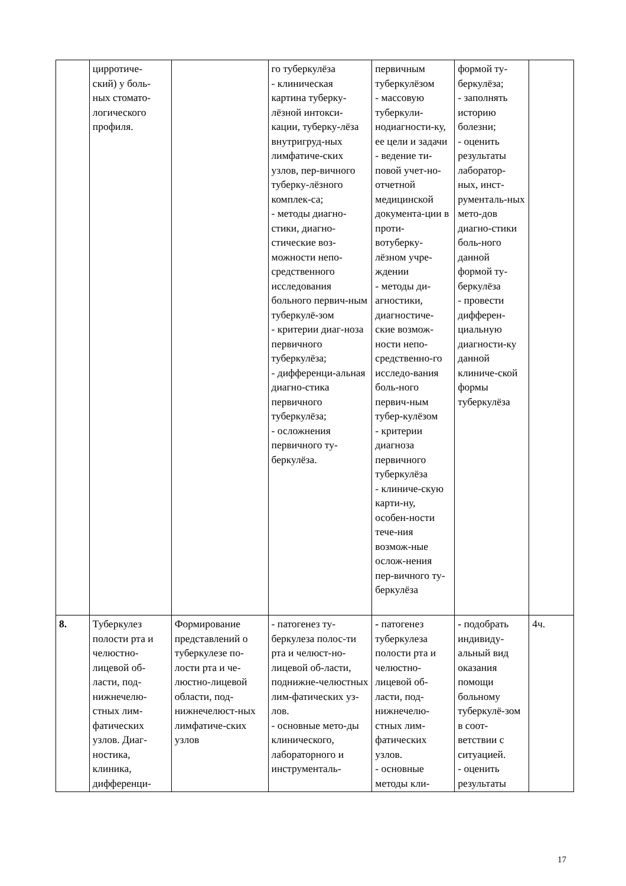| | цирротиче- ский) у боль- ных стомато- логического профиля. | | го туберкулёза - клиническая картина туберку-лёзной интокси-кации, туберку-лёза внутригруд-ных лимфатиче-ских узлов, пер-вичного туберку-лёзного комплек-са; - методы диагно-стики, диагно-стические воз-можности непо-средственного исследования больного первич-ным туберкулё-зом - критерии диаг-ноза первичного туберкулёза; - дифференци-альная диагно-стика первичного туберкулёза; - осложнения первичного ту-беркулёза. | первичным туберкулёзом - массовую туберкули-нодиагности-ку, ее цели и задачи - ведение ти-повой учет-но-отчетной медицинской документа-ции в проти-вотуберку-лёзном учре-ждении - методы ди-агностики, диагностиче-ские возмож-ности непо-средственно-го исследо-вания боль-ного первич-ным тубер-кулёзом - критерии диагноза первичного туберкулёза - клиниче-скую карти-ну, особен-ности тече-ния возмож-ные ослож-нения пер-вичного ту-беркулёза | формой ту-беркулёза; - заполнять историю болезни; - оценить результаты лаборатор-ных, инст-рументаль-ных мето-дов диагно-стики боль-ного данной формой ту-беркулёза - провести дифферен-циальную диагности-ку данной клиниче-ской формы туберкулёза | |
| 8. | Туберкулез полости рта и челюстно-лицевой об-ласти, под-нижнечелю-стных лим-фатических узлов. Диаг-ностика, клиника, дифференци- | Формирование представлений о туберкулезе по-лости рта и че-люстно-лицевой области, под-нижнечелюст-ных лимфатиче-ских узлов | - патогенез ту-беркулеза полос-ти рта и челюст-но-лицевой об-ласти, поднижне-челюстных лим-фатических уз-лов. - основные мето-ды клинического, лабораторного и инструменталь- | - патогенез туберкулеза полости рта и челюстно-лицевой об-ласти, под-нижнечелю-стных лим-фатических узлов. - основные методы кли- | - подобрать индивиду-альный вид оказания помощи больному туберкулё-зом в соот-ветствии с ситуацией. - оценить результаты | 4ч. |
17